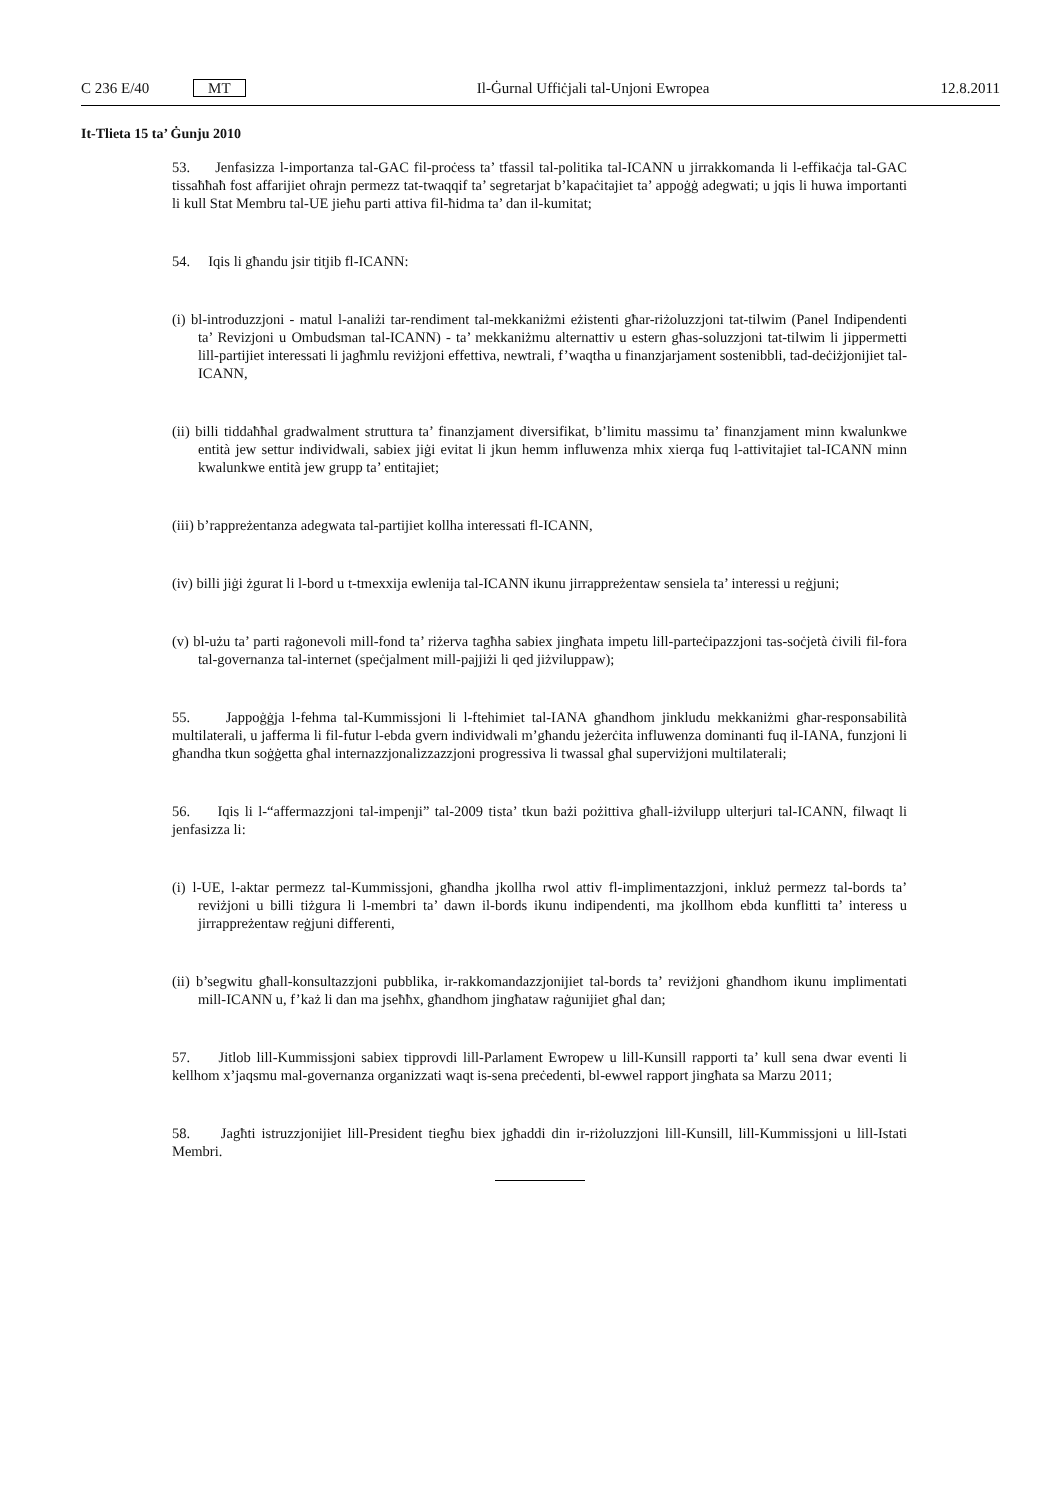C 236 E/40 MT Il-Ġurnal Uffiċjali tal-Unjoni Ewropea 12.8.2011
It-Tlieta 15 ta’ Ġunju 2010
53. Jenfasizza l-importanza tal-GAC fil-proċess ta’ tfassil tal-politika tal-ICANN u jirrakkomanda li l-effikaċja tal-GAC tissaħħaħ fost affarijiet oħrajn permezz tat-twaqqif ta’ segretarjat b’kapaċitajiet ta’ appoġġ adegwati; u jqis li huwa importanti li kull Stat Membru tal-UE jieħu parti attiva fil-ħidma ta’ dan il-kumitat;
54. Iqis li għandu jsir titjib fl-ICANN:
(i) bl-introduzzjoni - matul l-analiżi tar-rendiment tal-mekkaniżmi eżistenti għar-riżoluzzjoni tat-tilwim (Panel Indipendenti ta’ Revizjoni u Ombudsman tal-ICANN) - ta’ mekkaniżmu alternattiv u estern għas-soluzzjoni tat-tilwim li jippermetti lill-partijiet interessati li jagħmlu reviżjoni effettiva, newtrali, f’waqtha u finanzjarjament sostenibbli, tad-deċiżjonijiet tal-ICANN,
(ii) billi tiddaħħal gradwalment struttura ta’ finanzjament diversifikat, b’limitu massimu ta’ finanzjament minn kwalunkwe entità jew settur individwali, sabiex jiġi evitat li jkun hemm influwenza mhix xierqa fuq l-attivitajiet tal-ICANN minn kwalunkwe entità jew grupp ta’ entitajiet;
(iii) b’rappreżentanza adegwata tal-partijiet kollha interessati fl-ICANN,
(iv) billi jiġi żgurat li l-bord u t-tmexxija ewlenija tal-ICANN ikunu jirrappreżentaw sensiela ta’ interessi u reġjuni;
(v) bl-użu ta’ parti raġonevoli mill-fond ta’ riżerva tagħha sabiex jingħata impetu lill-parteċipazzjoni tas-soċjetà ċivili fil-fora tal-governanza tal-internet (speċjalment mill-pajjiżi li qed jiżviluppaw);
55. Jappoġġja l-fehma tal-Kummissjoni li l-ftehimiet tal-IANA għandhom jinkludu mekkaniżmi għar-responsabilità multilaterali, u jafferma li fil-futur l-ebda gvern individwali m’għandu jeżerċita influwenza dominanti fuq il-IANA, funzjoni li għandha tkun soġġetta għal internazzjonalizzazzjoni progressiva li twassal għal superviżjoni multilaterali;
56. Iqis li l-“affermazzjoni tal-impenji” tal-2009 tista’ tkun bażi pożittiva għall-iżvilupp ulterjuri tal-ICANN, filwaqt li jenfasizza li:
(i) l-UE, l-aktar permezz tal-Kummissjoni, għandha jkollha rwol attiv fl-implimentazzjoni, inkluż permezz tal-bords ta’ reviżjoni u billi tiżgura li l-membri ta’ dawn il-bords ikunu indipendenti, ma jkollhom ebda kunflitti ta’ interess u jirrappreżentaw reġjuni differenti,
(ii) b’segwitu għall-konsultazzjoni pubblika, ir-rakkomandazzjonijiet tal-bords ta’ reviżjoni għandhom ikunu implimentati mill-ICANN u, f’każ li dan ma jseħħx, għandhom jingħataw raġunijiet għal dan;
57. Jitlob lill-Kummissjoni sabiex tipprovdi lill-Parlament Ewropew u lill-Kunsill rapporti ta’ kull sena dwar eventi li kellhom x’jaqsmu mal-governanza organizzati waqt is-sena preċedenti, bl-ewwel rapport jingħata sa Marzu 2011;
58. Jagħti istruzzjonijiet lill-President tiegħu biex jgħaddi din ir-riżoluzzjoni lill-Kunsill, lill-Kummissjoni u lill-Istati Membri.